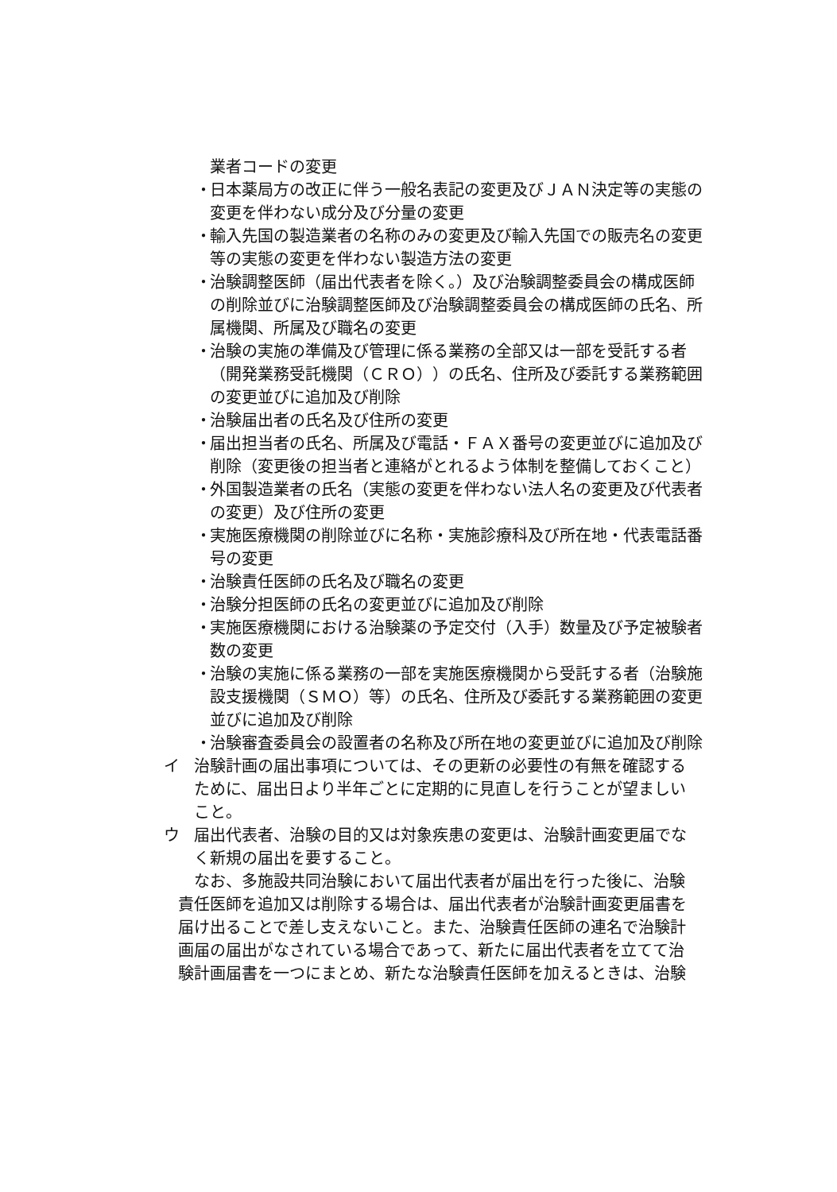業者コードの変更
・ 日本薬局方の改正に伴う一般名表記の変更及びＪＡＮ決定等の実態の変更を伴わない成分及び分量の変更
・ 輸入先国の製造業者の名称のみの変更及び輸入先国での販売名の変更等の実態の変更を伴わない製造方法の変更
・ 治験調整医師（届出代表者を除く。）及び治験調整委員会の構成医師の削除並びに治験調整医師及び治験調整委員会の構成医師の氏名、所属機関、所属及び職名の変更
・ 治験の実施の準備及び管理に係る業務の全部又は一部を受託する者（開発業務受託機関（ＣＲＯ））の氏名、住所及び委託する業務範囲の変更並びに追加及び削除
・ 治験届出者の氏名及び住所の変更
・ 届出担当者の氏名、所属及び電話・ＦＡＸ番号の変更並びに追加及び削除（変更後の担当者と連絡がとれるよう体制を整備しておくこと）
・ 外国製造業者の氏名（実態の変更を伴わない法人名の変更及び代表者の変更）及び住所の変更
・ 実施医療機関の削除並びに名称・実施診療科及び所在地・代表電話番号の変更
・ 治験責任医師の氏名及び職名の変更
・ 治験分担医師の氏名の変更並びに追加及び削除
・ 実施医療機関における治験薬の予定交付（入手）数量及び予定被験者数の変更
・ 治験の実施に係る業務の一部を実施医療機関から受託する者（治験施設支援機関（ＳＭＯ）等）の氏名、住所及び委託する業務範囲の変更並びに追加及び削除
・ 治験審査委員会の設置者の名称及び所在地の変更並びに追加及び削除
イ 治験計画の届出事項については、その更新の必要性の有無を確認するために、届出日より半年ごとに定期的に見直しを行うことが望ましいこと。
ウ 届出代表者、治験の目的又は対象疾患の変更は、治験計画変更届でなく新規の届出を要すること。
なお、多施設共同治験において届出代表者が届出を行った後に、治験責任医師を追加又は削除する場合は、届出代表者が治験計画変更届書を届け出ることで差し支えないこと。また、治験責任医師の連名で治験計画届の届出がなされている場合であって、新たに届出代表者を立てて治験計画届書を一つにまとめ、新たな治験責任医師を加えるときは、治験